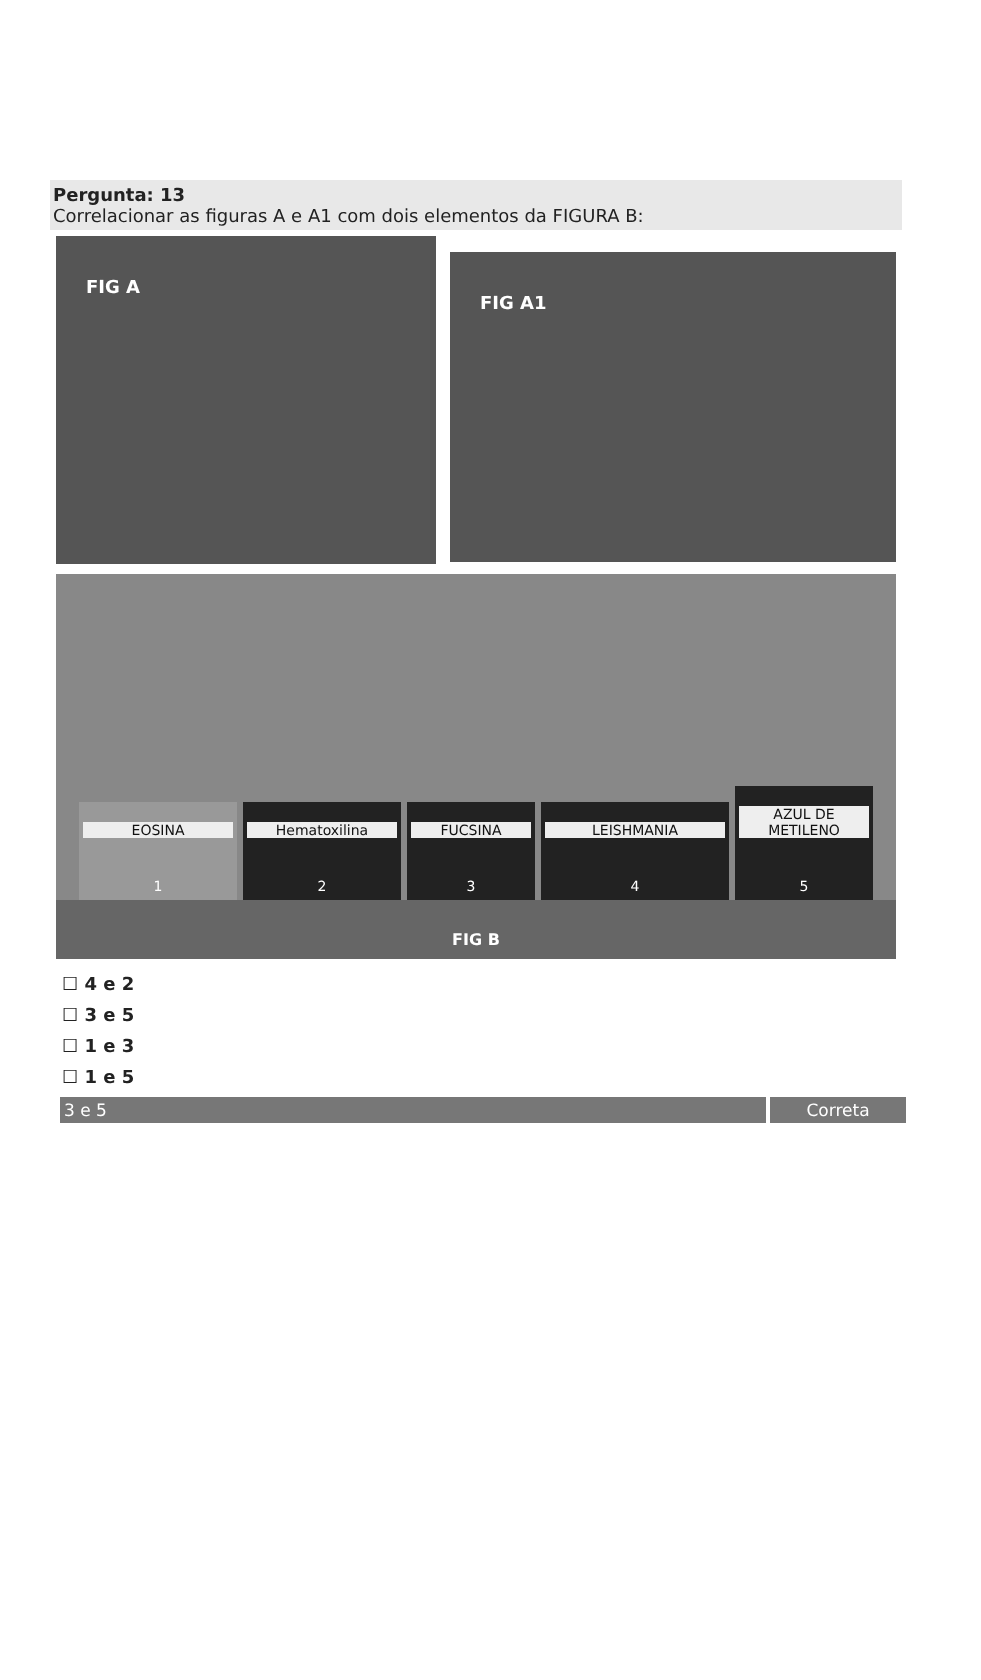Pergunta: 13
Correlacionar as figuras A e A1 com dois elementos da FIGURA B:
FIG A
FIG A1
EOSINA
1
Hematoxilina
2
FUCSINA
3
LEISHMANIA
4
AZUL DE METILENO
5
FIG B
☐ 4 e 2
☐ 3 e 5
☐ 1 e 3
☐ 1 e 5
3 e 5 Correta